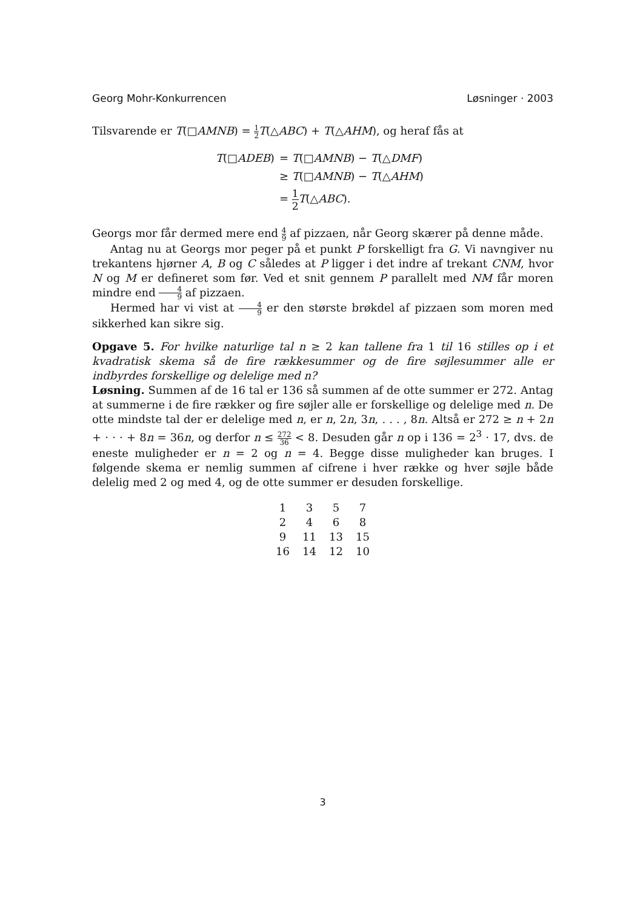Georg Mohr-Konkurrencen Løsninger · 2003
Tilsvarende er T(□AMNB) = 1 2 T(△ABC) + T(△AHM), og heraf fås at
| T (□ ADEB ) | = T (□ AMNB ) − T (△ DMF ) |
| | ≥ T (□ AMNB ) − T (△ AHM ) |
| | = 1 2 T (△ ABC ). |
Georgs mor får dermed mere end 4 9 af pizzaen, når Georg skærer på denne måde.
Antag nu at Georgs mor peger på et punkt P forskelligt fra G. Vi navngiver nu trekantens hjørner A, B og C således at P ligger i det indre af trekant CNM, hvor N og M er defineret som før. Ved et snit gennem P parallelt med NM får moren mindre end 4 9 af pizzaen.
Hermed har vi vist at 4 9 er den største brøkdel af pizzaen som moren med sikkerhed kan sikre sig.
Opgave 5. For hvilke naturlige tal n ≥ 2 kan tallene fra 1 til 16 stilles op i et kvadratisk skema så de fire rækkesummer og de fire søjlesummer alle er indbyrdes forskellige og delelige med n?
Løsning. Summen af de 16 tal er 136 så summen af de otte summer er 272. Antag at summerne i de fire rækker og fire søjler alle er forskellige og delelige med n. De otte mindste tal der er delelige med n, er n, 2n, 3n, . . . , 8n. Altså er 272 ≥ n + 2n + · · · + 8n = 36n, og derfor n ≤ 272 36 < 8. Desuden går n op i 136 = 2<sup>3</sup> · 17, dvs. de eneste muligheder er n = 2 og n = 4. Begge disse muligheder kan bruges. I følgende skema er nemlig summen af cifrene i hver række og hver søjle både delelig med 2 og med 4, og de otte summer er desuden forskellige.
| 1 | 3 | 5 | 7 |
| 2 | 4 | 6 | 8 |
| 9 | 11 | 13 | 15 |
| 16 | 14 | 12 | 10 |
3